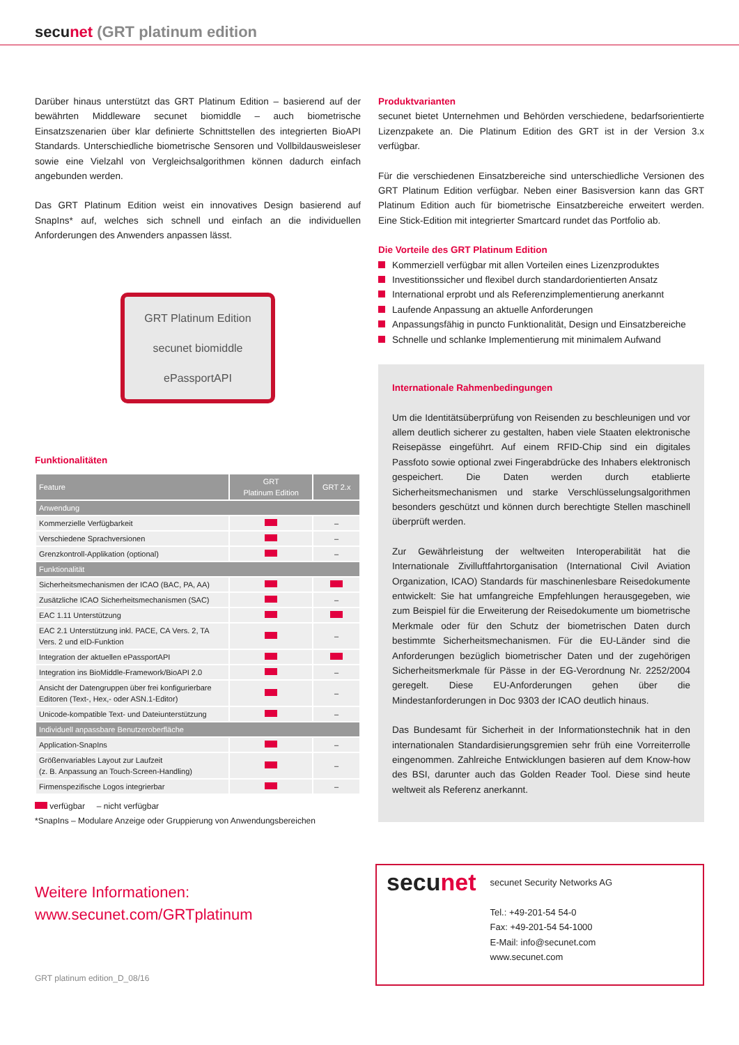secunet (GRT platinum edition
Darüber hinaus unterstützt das GRT Platinum Edition – basierend auf der bewährten Middleware secunet biomiddle – auch biometrische Einsatzszenarien über klar definierte Schnittstellen des integrierten BioAPI Standards. Unterschiedliche biometrische Sensoren und Vollbildausweisleser sowie eine Vielzahl von Vergleichsalgorithmen können dadurch einfach angebunden werden.
Das GRT Platinum Edition weist ein innovatives Design basierend auf SnapIns* auf, welches sich schnell und einfach an die individuellen Anforderungen des Anwenders anpassen lässt.
GRT Platinum Edition
secunet biomiddle
ePassportAPI
Funktionalitäten
| Feature | GRT Platinum Edition | GRT 2.x |
| --- | --- | --- |
| Anwendung | | |
| Kommerzielle Verfügbarkeit | | – |
| Verschiedene Sprachversionen | | – |
| Grenzkontroll-Applikation (optional) | | – |
| Funktionalität | | |
| Sicherheitsmechanismen der ICAO (BAC, PA, AA) | | |
| Zusätzliche ICAO Sicherheitsmechanismen (SAC) | | – |
| EAC 1.11 Unterstützung | | |
| EAC 2.1 Unterstützung inkl. PACE, CA Vers. 2, TA Vers. 2 und eID-Funktion | | – |
| Integration der aktuellen ePassportAPI | | |
| Integration ins BioMiddle-Framework/BioAPI 2.0 | | – |
| Ansicht der Datengruppen über frei konfigurierbare Editoren (Text-, Hex,- oder ASN.1-Editor) | | – |
| Unicode-kompatible Text- und Dateiunterstützung | | – |
| Individuell anpassbare Benutzeroberfläche | | |
| Application-SnapIns | | – |
| Größenvariables Layout zur Laufzeit (z. B. Anpassung an Touch-Screen-Handling) | | – |
| Firmenspezifische Logos integrierbar | | – |
verfügbar – nicht verfügbar
*SnapIns – Modulare Anzeige oder Gruppierung von Anwendungsbereichen
Produktvarianten
secunet bietet Unternehmen und Behörden verschiedene, bedarfsorientierte Lizenzpakete an. Die Platinum Edition des GRT ist in der Version 3.x verfügbar.
Für die verschiedenen Einsatzbereiche sind unterschiedliche Versionen des GRT Platinum Edition verfügbar. Neben einer Basisversion kann das GRT Platinum Edition auch für biometrische Einsatzbereiche erweitert werden. Eine Stick-Edition mit integrierter Smartcard rundet das Portfolio ab.
Die Vorteile des GRT Platinum Edition
Kommerziell verfügbar mit allen Vorteilen eines Lizenzproduktes
Investitionssicher und flexibel durch standardorientierten Ansatz
International erprobt und als Referenzimplementierung anerkannt
Laufende Anpassung an aktuelle Anforderungen
Anpassungsfähig in puncto Funktionalität, Design und Einsatzbereiche
Schnelle und schlanke Implementierung mit minimalem Aufwand
Internationale Rahmenbedingungen
Um die Identitätsüberprüfung von Reisenden zu beschleunigen und vor allem deutlich sicherer zu gestalten, haben viele Staaten elektronische Reisepässe eingeführt. Auf einem RFID-Chip sind ein digitales Passfoto sowie optional zwei Fingerabdrücke des Inhabers elektronisch gespeichert. Die Daten werden durch etablierte Sicherheitsmechanismen und starke Verschlüsselungsalgorithmen besonders geschützt und können durch berechtigte Stellen maschinell überprüft werden.
Zur Gewährleistung der weltweiten Interoperabilität hat die Internationale Zivilluftfahrtorganisation (International Civil Aviation Organization, ICAO) Standards für maschinenlesbare Reisedokumente entwickelt: Sie hat umfangreiche Empfehlungen herausgegeben, wie zum Beispiel für die Erweiterung der Reisedokumente um biometrische Merkmale oder für den Schutz der biometrischen Daten durch bestimmte Sicherheitsmechanismen. Für die EU-Länder sind die Anforderungen bezüglich biometrischer Daten und der zugehörigen Sicherheitsmerkmale für Pässe in der EG-Verordnung Nr. 2252/2004 geregelt. Diese EU-Anforderungen gehen über die Mindestanforderungen in Doc 9303 der ICAO deutlich hinaus.
Das Bundesamt für Sicherheit in der Informationstechnik hat in den internationalen Standardisierungsgremien sehr früh eine Vorreiterrolle eingenommen. Zahlreiche Entwicklungen basieren auf dem Know-how des BSI, darunter auch das Golden Reader Tool. Diese sind heute weltweit als Referenz anerkannt.
Weitere Informationen:
www.secunet.com/GRTplatinum
GRT platinum edition_D_08/16
secunet
secunet Security Networks AG
Tel.: +49-201-54 54-0
Fax: +49-201-54 54-1000
E-Mail: info@secunet.com
www.secunet.com